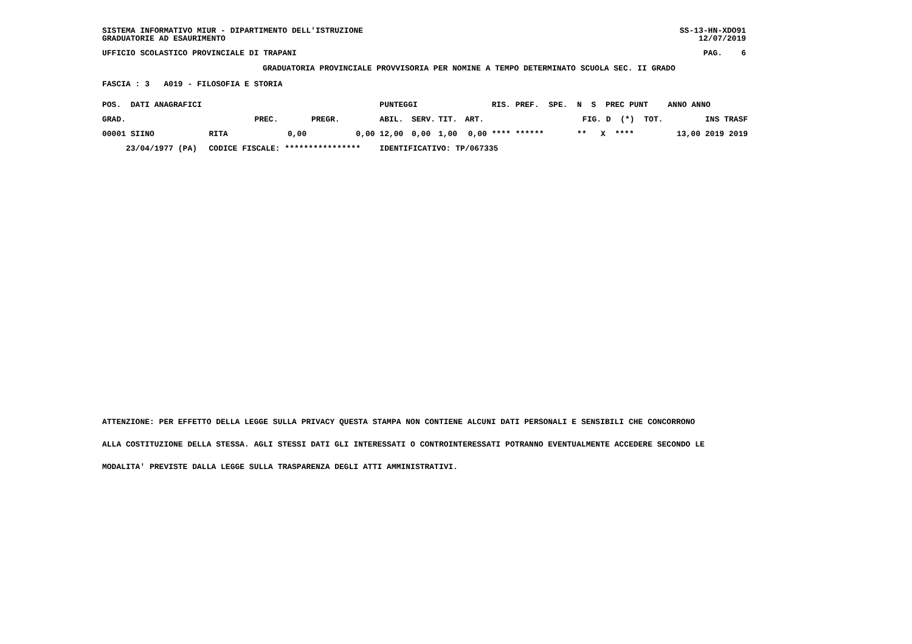SISTEMA INFORMATIVO MIUR - DIPARTIMENTO DELL'ISTRUZIONE SS-13-HN-XDO91
GRADUATORIE AD ESAURIMENTO 12/07/2019
UFFICIO SCOLASTICO PROVINCIALE DI TRAPANI PAG. 6
GRADUATORIA PROVINCIALE PROVVISORIA PER NOMINE A TEMPO DETERMINATO SCUOLA SEC. II GRADO
FASCIA : 3 A019 - FILOSOFIA E STORIA
| POS. DATI ANAGRAFICI | | | | PUNTEGGI | | | | RIS. PREF. SPE. N S PREC PUNT | ANNO ANNO |
| --- | --- | --- | --- | --- | --- | --- | --- | --- | --- |
| GRAD. | | PREC. | PREGR. | ABIL. | SERV. | TIT. | ART. | FIG. D (*) TOT. | INS TRASF |
| 00001 SIINO | RITA | 0,00 | 0,00 | 12,00 | 0,00 | 1,00 | 0,00 | **** ****** ** X **** | 13,00 2019 2019 |
| 23/04/1977 (PA) | CODICE FISCALE: **************** | | | IDENTIFICATIVO: TP/067335 | | | | | |
ATTENZIONE: PER EFFETTO DELLA LEGGE SULLA PRIVACY QUESTA STAMPA NON CONTIENE ALCUNI DATI PERSONALI E SENSIBILI CHE CONCORRONO
ALLA COSTITUZIONE DELLA STESSA. AGLI STESSI DATI GLI INTERESSATI O CONTROINTERESSATI POTRANNO EVENTUALMENTE ACCEDERE SECONDO LE
MODALITA' PREVISTE DALLA LEGGE SULLA TRASPARENZA DEGLI ATTI AMMINISTRATIVI.